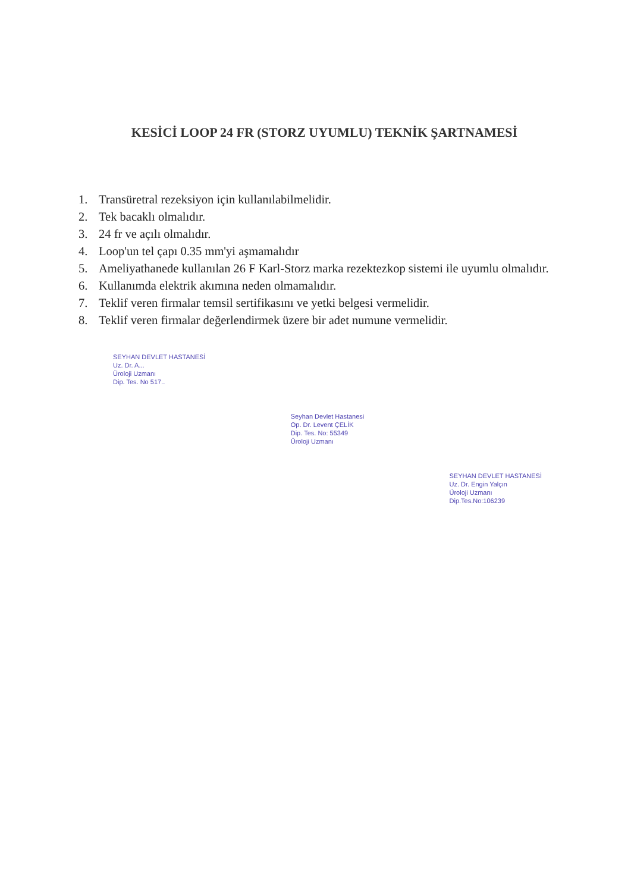KESİCİ LOOP 24 FR (STORZ UYUMLU) TEKNİK ŞARTNAMESİ
1. Transüretral rezeksiyon için kullanılabilmelidir.
2. Tek bacaklı olmalıdır.
3. 24 fr ve açılı olmalıdır.
4. Loop'un tel çapı 0.35 mm'yi aşmamalıdır
5. Ameliyathanede kullanılan 26 F Karl-Storz marka rezektezkop sistemi ile uyumlu olmalıdır.
6. Kullanımda elektrik akımına neden olmamalıdır.
7. Teklif veren firmalar temsil sertifikasını ve yetki belgesi vermelidir.
8. Teklif veren firmalar değerlendirmek üzere bir adet numune vermelidir.
SEYHAN DEVLET HASTANESİ
Uz. Dr. A...
Üroloji Uzmanı
Dip. Tes. No 517..
Seyhan Devlet Hastanesi
Op. Dr. Levent ÇELİK
Dip. Tes. No: 55349
Üroloji Uzmanı
SEYHAN DEVLET HASTANESİ
Uz. Dr. Engin Yalçın
Üroloji Uzmanı
Dip.Tes.No:106239